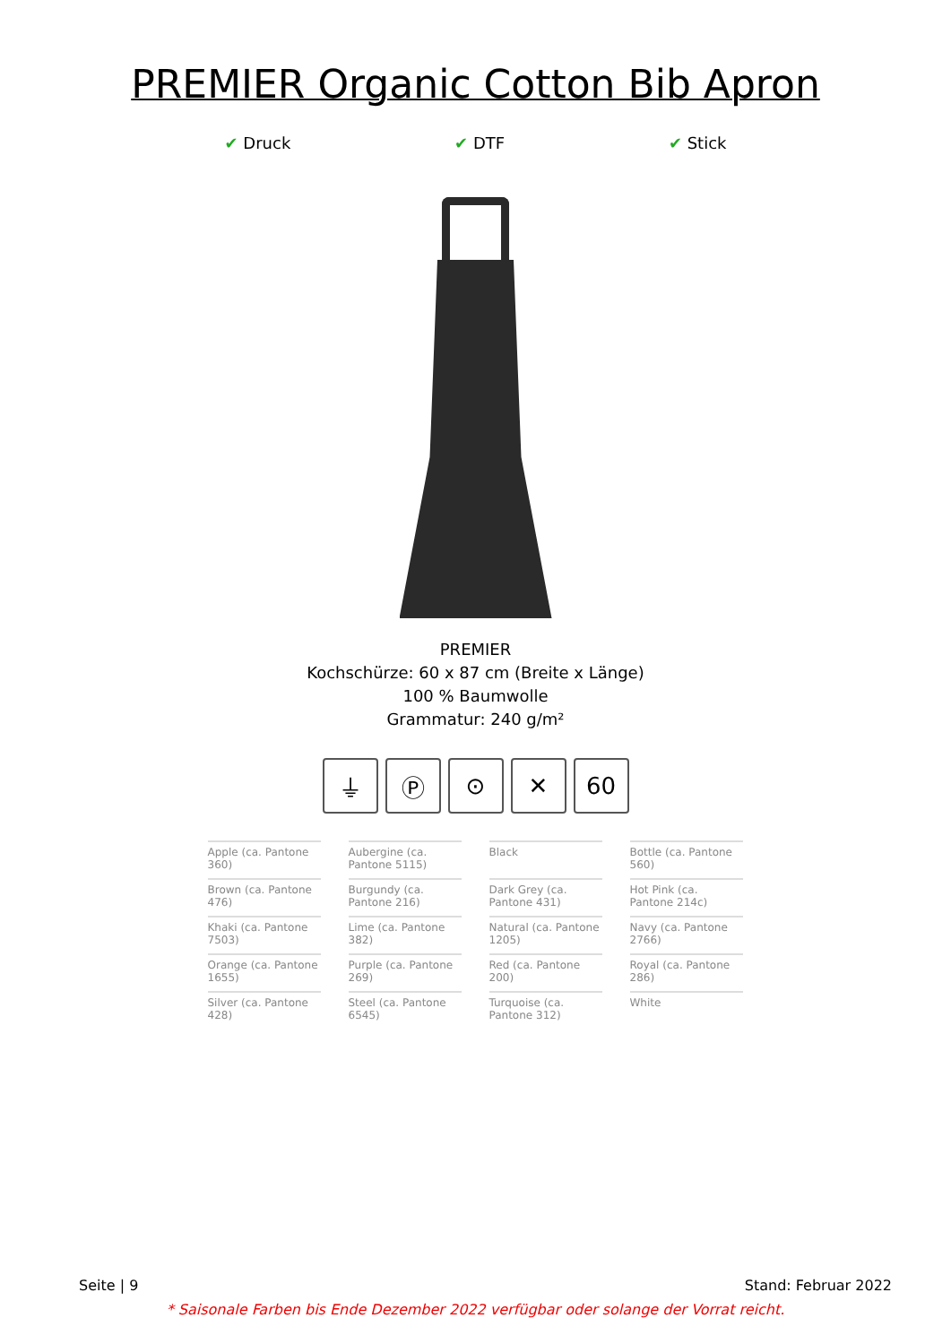PREMIER Organic Cotton Bib Apron
✔ Druck ✔ DTF ✔ Stick
PREMIER
Kochschürze: 60 x 87 cm (Breite x Länge)
100 % Baumwolle
Grammatur: 240 g/m²
⏚ Ⓟ ⊙ ✕ 60
Apple (ca. Pantone 360)
Aubergine (ca. Pantone 5115)
Black
Bottle (ca. Pantone 560)
Brown (ca. Pantone 476)
Burgundy (ca. Pantone 216)
Dark Grey (ca. Pantone 431)
Hot Pink (ca. Pantone 214c)
Khaki (ca. Pantone 7503)
Lime (ca. Pantone 382)
Natural (ca. Pantone 1205)
Navy (ca. Pantone 2766)
Orange (ca. Pantone 1655)
Purple (ca. Pantone 269)
Red (ca. Pantone 200)
Royal (ca. Pantone 286)
Silver (ca. Pantone 428)
Steel (ca. Pantone 6545)
Turquoise (ca. Pantone 312)
White
Seite | 9 Stand: Februar 2022
* Saisonale Farben bis Ende Dezember 2022 verfügbar oder solange der Vorrat reicht.